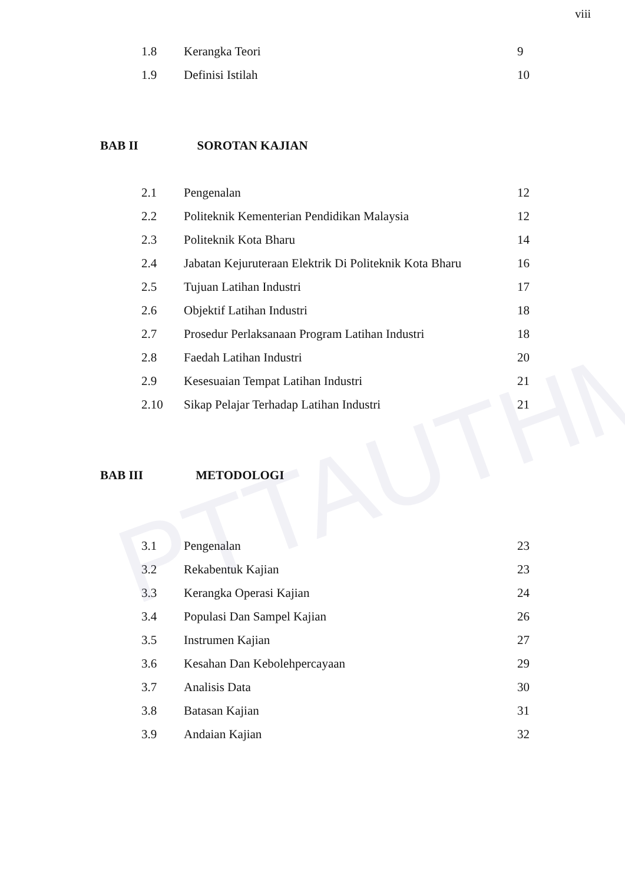PTTAUTHM
viii
| 1.8 | Kerangka Teori | 9 |
| 1.9 | Definisi Istilah | 10 |
| BAB II SOROTAN KAJIAN | | |
| 2.1 | Pengenalan | 12 |
| 2.2 | Politeknik Kementerian Pendidikan Malaysia | 12 |
| 2.3 | Politeknik Kota Bharu | 14 |
| 2.4 | Jabatan Kejuruteraan Elektrik Di Politeknik Kota Bharu | 16 |
| 2.5 | Tujuan Latihan Industri | 17 |
| 2.6 | Objektif Latihan Industri | 18 |
| 2.7 | Prosedur Perlaksanaan Program Latihan Industri | 18 |
| 2.8 | Faedah Latihan Industri | 20 |
| 2.9 | Kesesuaian Tempat Latihan Industri | 21 |
| 2.10 | Sikap Pelajar Terhadap Latihan Industri | 21 |
| BAB III METODOLOGI | | |
| 3.1 | Pengenalan | 23 |
| 3.2 | Rekabentuk Kajian | 23 |
| 3.3 | Kerangka Operasi Kajian | 24 |
| 3.4 | Populasi Dan Sampel Kajian | 26 |
| 3.5 | Instrumen Kajian | 27 |
| 3.6 | Kesahan Dan Kebolehpercayaan | 29 |
| 3.7 | Analisis Data | 30 |
| 3.8 | Batasan Kajian | 31 |
| 3.9 | Andaian Kajian | 32 |